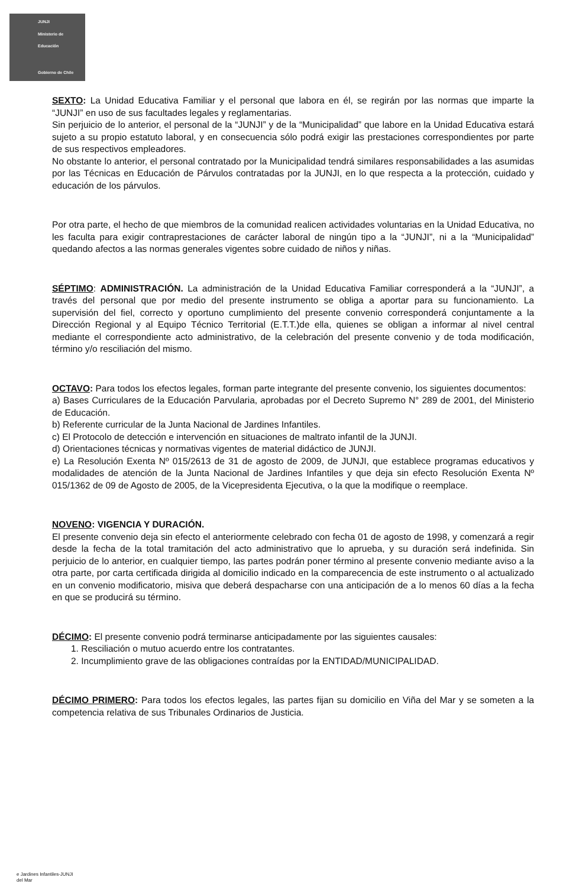JUNJI
Ministerio de
Educación
Gobierno de Chile
SEXTO: La Unidad Educativa Familiar y el personal que labora en él, se regirán por las normas que imparte la “JUNJI” en uso de sus facultades legales y reglamentarias.
Sin perjuicio de lo anterior, el personal de la “JUNJI” y de la “Municipalidad” que labore en la Unidad Educativa estará sujeto a su propio estatuto laboral, y en consecuencia sólo podrá exigir las prestaciones correspondientes por parte de sus respectivos empleadores.
No obstante lo anterior, el personal contratado por la Municipalidad tendrá similares responsabilidades a las asumidas por las Técnicas en Educación de Párvulos contratadas por la JUNJI, en lo que respecta a la protección, cuidado y educación de los párvulos.
Por otra parte, el hecho de que miembros de la comunidad realicen actividades voluntarias en la Unidad Educativa, no les faculta para exigir contraprestaciones de carácter laboral de ningún tipo a la “JUNJI”, ni a la “Municipalidad” quedando afectos a las normas generales vigentes sobre cuidado de niños y niñas.
SÉPTIMO: ADMINISTRACIÓN. La administración de la Unidad Educativa Familiar corresponderá a la “JUNJI”, a través del personal que por medio del presente instrumento se obliga a aportar para su funcionamiento. La supervisión del fiel, correcto y oportuno cumplimiento del presente convenio corresponderá conjuntamente a la Dirección Regional y al Equipo Técnico Territorial (E.T.T.)de ella, quienes se obligan a informar al nivel central mediante el correspondiente acto administrativo, de la celebración del presente convenio y de toda modificación, término y/o resciliación del mismo.
OCTAVO: Para todos los efectos legales, forman parte integrante del presente convenio, los siguientes documentos:
a) Bases Curriculares de la Educación Parvularia, aprobadas por el Decreto Supremo N° 289 de 2001, del Ministerio de Educación.
b) Referente curricular de la Junta Nacional de Jardines Infantiles.
c) El Protocolo de detección e intervención en situaciones de maltrato infantil de la JUNJI.
d) Orientaciones técnicas y normativas vigentes de material didáctico de JUNJI.
e) La Resolución Exenta Nº 015/2613 de 31 de agosto de 2009, de JUNJI, que establece programas educativos y modalidades de atención de la Junta Nacional de Jardines Infantiles y que deja sin efecto Resolución Exenta Nº 015/1362 de 09 de Agosto de 2005, de la Vicepresidenta Ejecutiva, o la que la modifique o reemplace.
NOVENO: VIGENCIA Y DURACIÓN.
El presente convenio deja sin efecto el anteriormente celebrado con fecha 01 de agosto de 1998, y comenzará a regir desde la fecha de la total tramitación del acto administrativo que lo aprueba, y su duración será indefinida. Sin perjuicio de lo anterior, en cualquier tiempo, las partes podrán poner término al presente convenio mediante aviso a la otra parte, por carta certificada dirigida al domicilio indicado en la comparecencia de este instrumento o al actualizado en un convenio modificatorio, misiva que deberá despacharse con una anticipación de a lo menos 60 días a la fecha en que se producirá su término.
DÉCIMO: El presente convenio podrá terminarse anticipadamente por las siguientes causales:
1. Resciliación o mutuo acuerdo entre los contratantes.
2. Incumplimiento grave de las obligaciones contraídas por la ENTIDAD/MUNICIPALIDAD.
DÉCIMO PRIMERO: Para todos los efectos legales, las partes fijan su domicilio en Viña del Mar y se someten a la competencia relativa de sus Tribunales Ordinarios de Justicia.
e Jardines Infantiles-JUNJI
del Mar